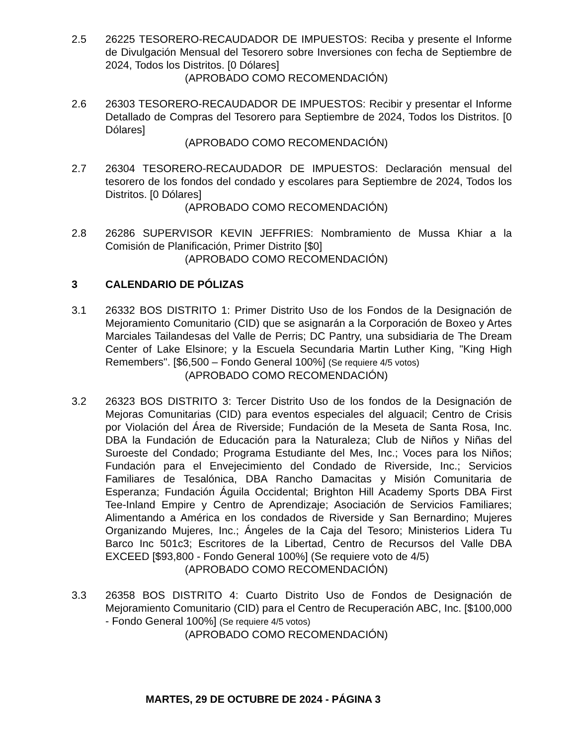2.5 26225 TESORERO-RECAUDADOR DE IMPUESTOS: Reciba y presente el Informe de Divulgación Mensual del Tesorero sobre Inversiones con fecha de Septiembre de 2024, Todos los Distritos. [0 Dólares]
(APROBADO COMO RECOMENDACIÓN)
2.6 26303 TESORERO-RECAUDADOR DE IMPUESTOS: Recibir y presentar el Informe Detallado de Compras del Tesorero para Septiembre de 2024, Todos los Distritos. [0 Dólares]
(APROBADO COMO RECOMENDACIÓN)
2.7 26304 TESORERO-RECAUDADOR DE IMPUESTOS: Declaración mensual del tesorero de los fondos del condado y escolares para Septiembre de 2024, Todos los Distritos. [0 Dólares]
(APROBADO COMO RECOMENDACIÓN)
2.8 26286 SUPERVISOR KEVIN JEFFRIES: Nombramiento de Mussa Khiar a la Comisión de Planificación, Primer Distrito [$0]
(APROBADO COMO RECOMENDACIÓN)
3 CALENDARIO DE PÓLIZAS
3.1 26332 BOS DISTRITO 1: Primer Distrito Uso de los Fondos de la Designación de Mejoramiento Comunitario (CID) que se asignarán a la Corporación de Boxeo y Artes Marciales Tailandesas del Valle de Perris; DC Pantry, una subsidiaria de The Dream Center of Lake Elsinore; y la Escuela Secundaria Martin Luther King, "King High Remembers". [$6,500 – Fondo General 100%] (Se requiere 4/5 votos)
(APROBADO COMO RECOMENDACIÓN)
3.2 26323 BOS DISTRITO 3: Tercer Distrito Uso de los fondos de la Designación de Mejoras Comunitarias (CID) para eventos especiales del alguacil; Centro de Crisis por Violación del Área de Riverside; Fundación de la Meseta de Santa Rosa, Inc. DBA la Fundación de Educación para la Naturaleza; Club de Niños y Niñas del Suroeste del Condado; Programa Estudiante del Mes, Inc.; Voces para los Niños; Fundación para el Envejecimiento del Condado de Riverside, Inc.; Servicios Familiares de Tesalónica, DBA Rancho Damacitas y Misión Comunitaria de Esperanza; Fundación Águila Occidental; Brighton Hill Academy Sports DBA First Tee-Inland Empire y Centro de Aprendizaje; Asociación de Servicios Familiares; Alimentando a América en los condados de Riverside y San Bernardino; Mujeres Organizando Mujeres, Inc.; Ángeles de la Caja del Tesoro; Ministerios Lidera Tu Barco Inc 501c3; Escritores de la Libertad, Centro de Recursos del Valle DBA EXCEED [$93,800 - Fondo General 100%] (Se requiere voto de 4/5)
(APROBADO COMO RECOMENDACIÓN)
3.3 26358 BOS DISTRITO 4: Cuarto Distrito Uso de Fondos de Designación de Mejoramiento Comunitario (CID) para el Centro de Recuperación ABC, Inc. [$100,000 - Fondo General 100%] (Se requiere 4/5 votos)
(APROBADO COMO RECOMENDACIÓN)
MARTES, 29 DE OCTUBRE DE 2024 - PÁGINA 3